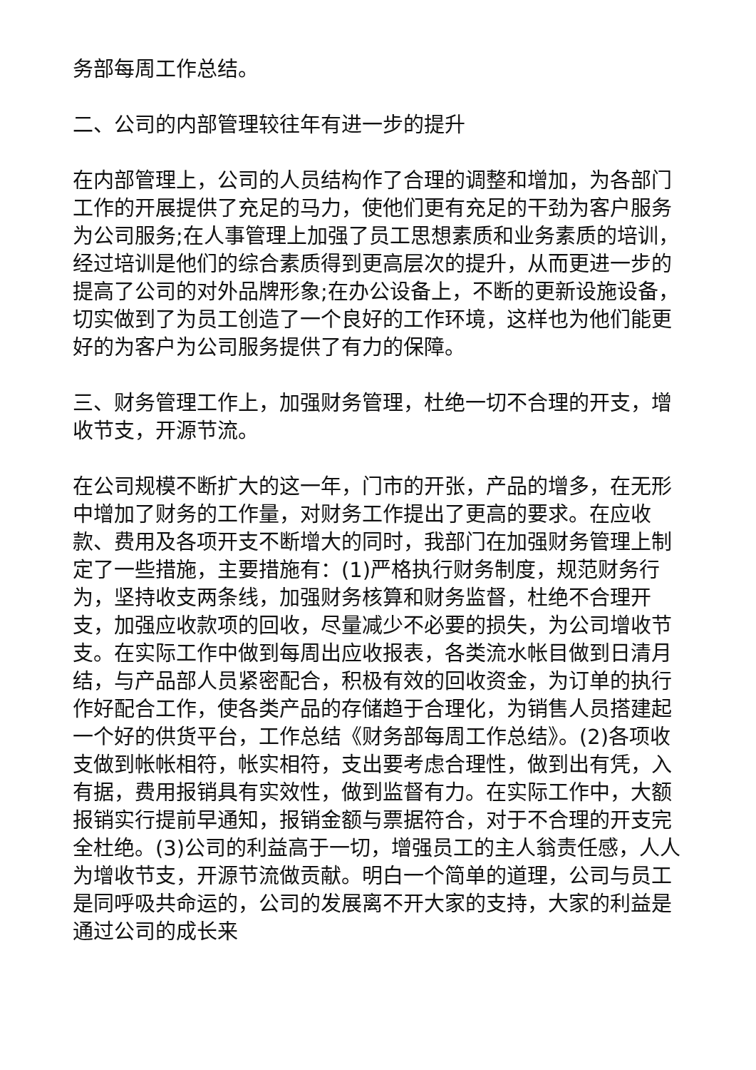务部每周工作总结。
二、公司的内部管理较往年有进一步的提升
在内部管理上，公司的人员结构作了合理的调整和增加，为各部门工作的开展提供了充足的马力，使他们更有充足的干劲为客户服务为公司服务;在人事管理上加强了员工思想素质和业务素质的培训，经过培训是他们的综合素质得到更高层次的提升，从而更进一步的提高了公司的对外品牌形象;在办公设备上，不断的更新设施设备，切实做到了为员工创造了一个良好的工作环境，这样也为他们能更好的为客户为公司服务提供了有力的保障。
三、财务管理工作上，加强财务管理，杜绝一切不合理的开支，增收节支，开源节流。
在公司规模不断扩大的这一年，门市的开张，产品的增多，在无形中增加了财务的工作量，对财务工作提出了更高的要求。在应收款、费用及各项开支不断增大的同时，我部门在加强财务管理上制定了一些措施，主要措施有：(1)严格执行财务制度，规范财务行为，坚持收支两条线，加强财务核算和财务监督，杜绝不合理开支，加强应收款项的回收，尽量减少不必要的损失，为公司增收节支。在实际工作中做到每周出应收报表，各类流水帐目做到日清月结，与产品部人员紧密配合，积极有效的回收资金，为订单的执行作好配合工作，使各类产品的存储趋于合理化，为销售人员搭建起一个好的供货平台，工作总结《财务部每周工作总结》。(2)各项收支做到帐帐相符，帐实相符，支出要考虑合理性，做到出有凭，入有据，费用报销具有实效性，做到监督有力。在实际工作中，大额报销实行提前早通知，报销金额与票据符合，对于不合理的开支完全杜绝。(3)公司的利益高于一切，增强员工的主人翁责任感，人人为增收节支，开源节流做贡献。明白一个简单的道理，公司与员工是同呼吸共命运的，公司的发展离不开大家的支持，大家的利益是通过公司的成长来